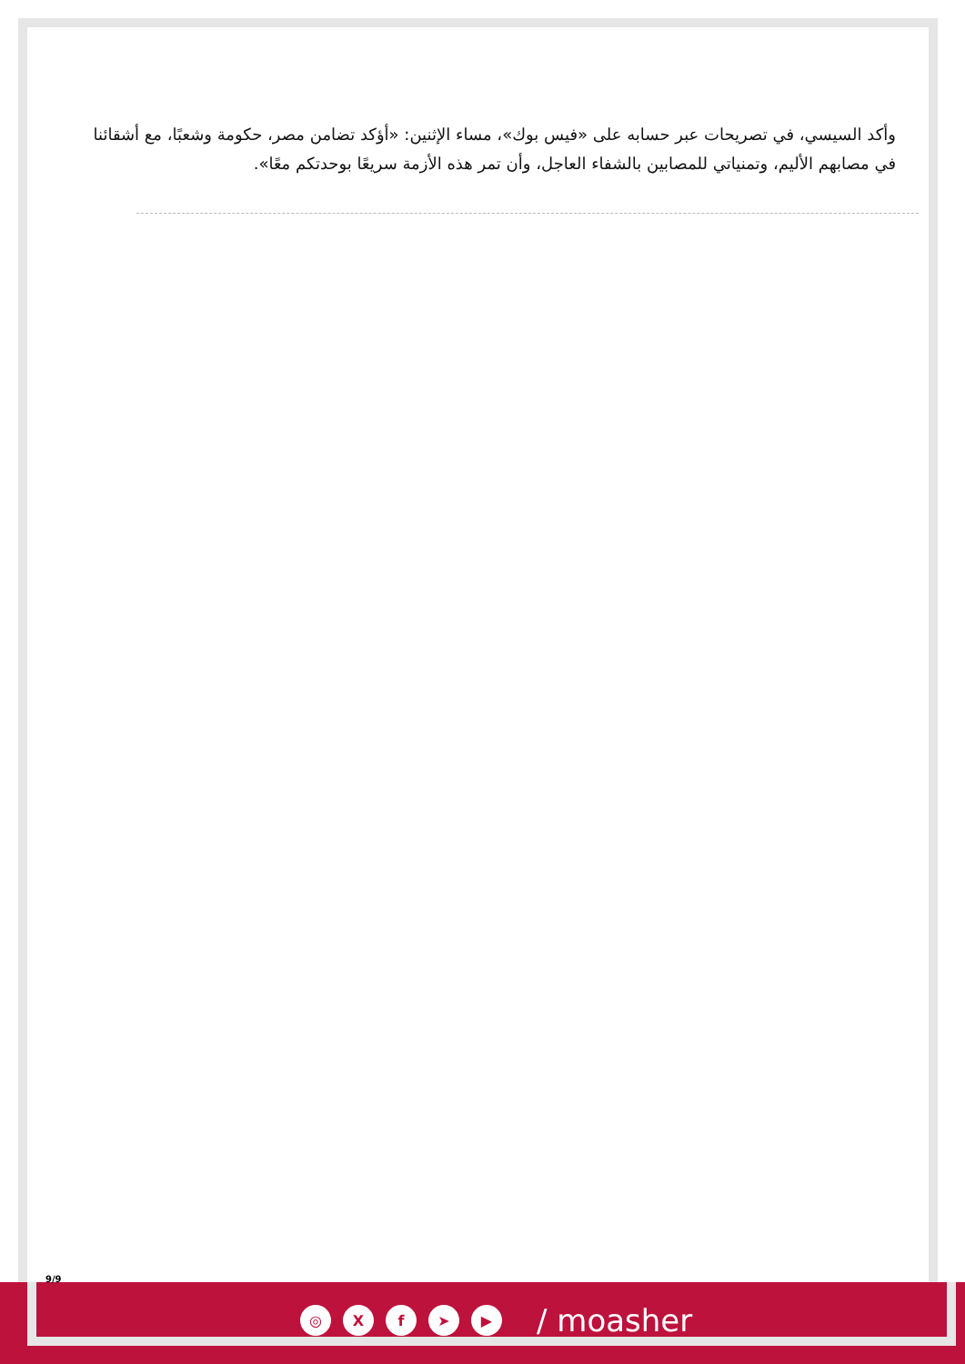وأكد السيسي، في تصريحات عبر حسابه على «فيس بوك»، مساء الإثنين: «أؤكد تضامن مصر، حكومة وشعبًا، مع أشقائنا في مصابهم الأليم، وتمنياتي للمصابين بالشفاء العاجل، وأن تمر هذه الأزمة سريعًا بوحدتكم معًا».
9/9
◎ Xf ➤ ▶ / moasher